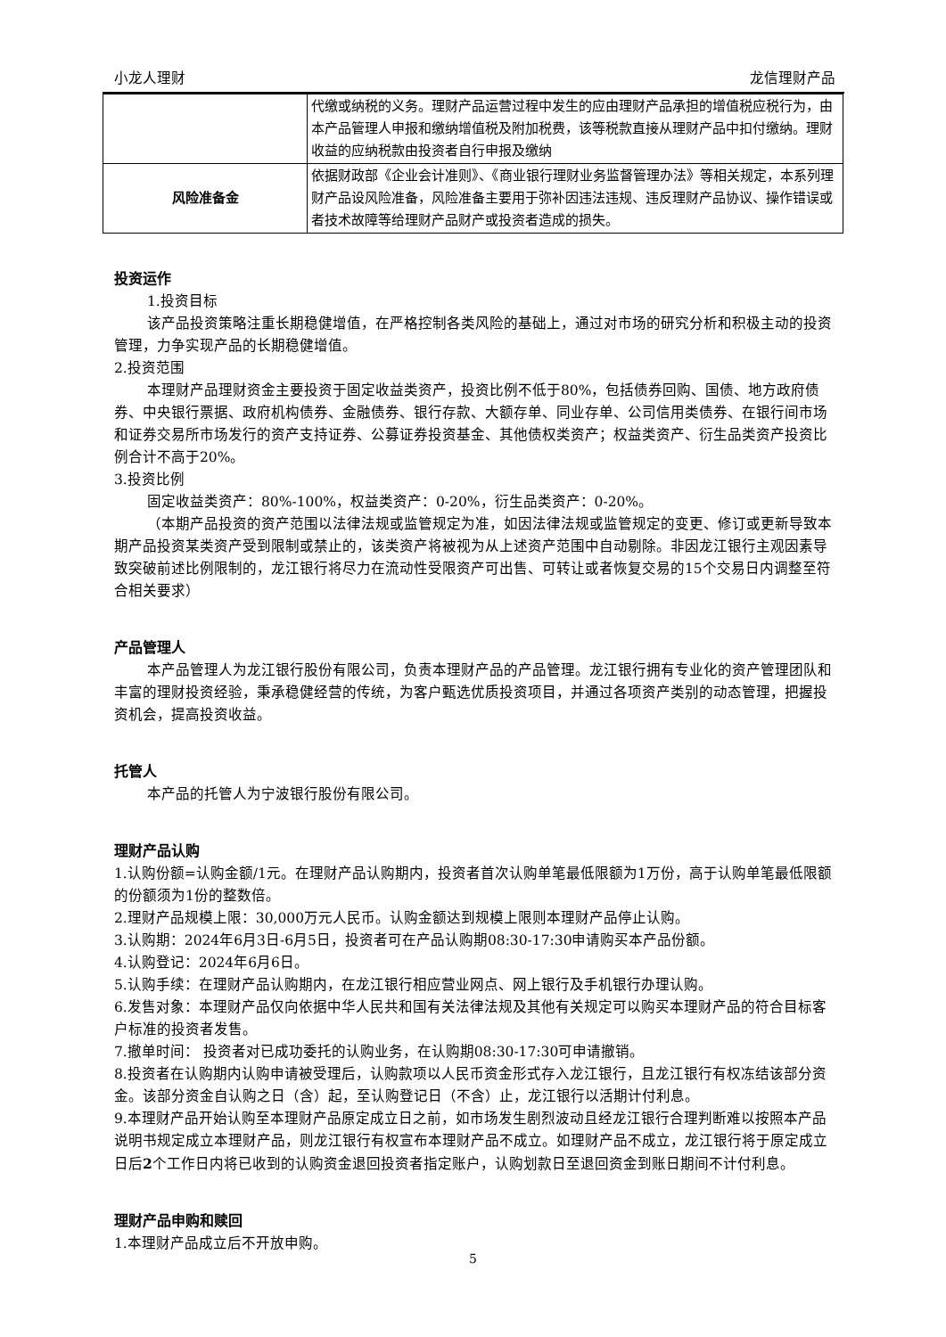小龙人理财 龙信理财产品
| | 代缴或纳税的义务。理财产品运营过程中发生的应由理财产品承担的增值税应税行为，由本产品管理人申报和缴纳增值税及附加税费，该等税款直接从理财产品中扣付缴纳。理财收益的应纳税款由投资者自行申报及缴纳 |
| 风险准备金 | 依据财政部《企业会计准则》、《商业银行理财业务监督管理办法》等相关规定，本系列理财产品设风险准备，风险准备主要用于弥补因违法违规、违反理财产品协议、操作错误或者技术故障等给理财产品财产或投资者造成的损失。 |
投资运作
1.投资目标
该产品投资策略注重长期稳健增值，在严格控制各类风险的基础上，通过对市场的研究分析和积极主动的投资管理，力争实现产品的长期稳健增值。
2.投资范围
本理财产品理财资金主要投资于固定收益类资产，投资比例不低于80%，包括债券回购、国债、地方政府债券、中央银行票据、政府机构债券、金融债券、银行存款、大额存单、同业存单、公司信用类债券、在银行间市场和证券交易所市场发行的资产支持证券、公募证券投资基金、其他债权类资产；权益类资产、衍生品类资产投资比例合计不高于20%。
3.投资比例
固定收益类资产：80%-100%，权益类资产：0-20%，衍生品类资产：0-20%。
（本期产品投资的资产范围以法律法规或监管规定为准，如因法律法规或监管规定的变更、修订或更新导致本期产品投资某类资产受到限制或禁止的，该类资产将被视为从上述资产范围中自动剔除。非因龙江银行主观因素导致突破前述比例限制的，龙江银行将尽力在流动性受限资产可出售、可转让或者恢复交易的15个交易日内调整至符合相关要求）
产品管理人
本产品管理人为龙江银行股份有限公司，负责本理财产品的产品管理。龙江银行拥有专业化的资产管理团队和丰富的理财投资经验，秉承稳健经营的传统，为客户甄选优质投资项目，并通过各项资产类别的动态管理，把握投资机会，提高投资收益。
托管人
本产品的托管人为宁波银行股份有限公司。
理财产品认购
1.认购份额=认购金额/1元。在理财产品认购期内，投资者首次认购单笔最低限额为1万份，高于认购单笔最低限额的份额须为1份的整数倍。
2.理财产品规模上限：30,000万元人民币。认购金额达到规模上限则本理财产品停止认购。
3.认购期：2024年6月3日-6月5日，投资者可在产品认购期08:30-17:30申请购买本产品份额。
4.认购登记：2024年6月6日。
5.认购手续：在理财产品认购期内，在龙江银行相应营业网点、网上银行及手机银行办理认购。
6.发售对象：本理财产品仅向依据中华人民共和国有关法律法规及其他有关规定可以购买本理财产品的符合目标客户标准的投资者发售。
7.撤单时间： 投资者对已成功委托的认购业务，在认购期08:30-17:30可申请撤销。
8.投资者在认购期内认购申请被受理后，认购款项以人民币资金形式存入龙江银行，且龙江银行有权冻结该部分资金。该部分资金自认购之日（含）起，至认购登记日（不含）止，龙江银行以活期计付利息。
9.本理财产品开始认购至本理财产品原定成立日之前，如市场发生剧烈波动且经龙江银行合理判断难以按照本产品说明书规定成立本理财产品，则龙江银行有权宣布本理财产品不成立。如理财产品不成立，龙江银行将于原定成立日后2个工作日内将已收到的认购资金退回投资者指定账户，认购划款日至退回资金到账日期间不计付利息。
理财产品申购和赎回
1.本理财产品成立后不开放申购。
5